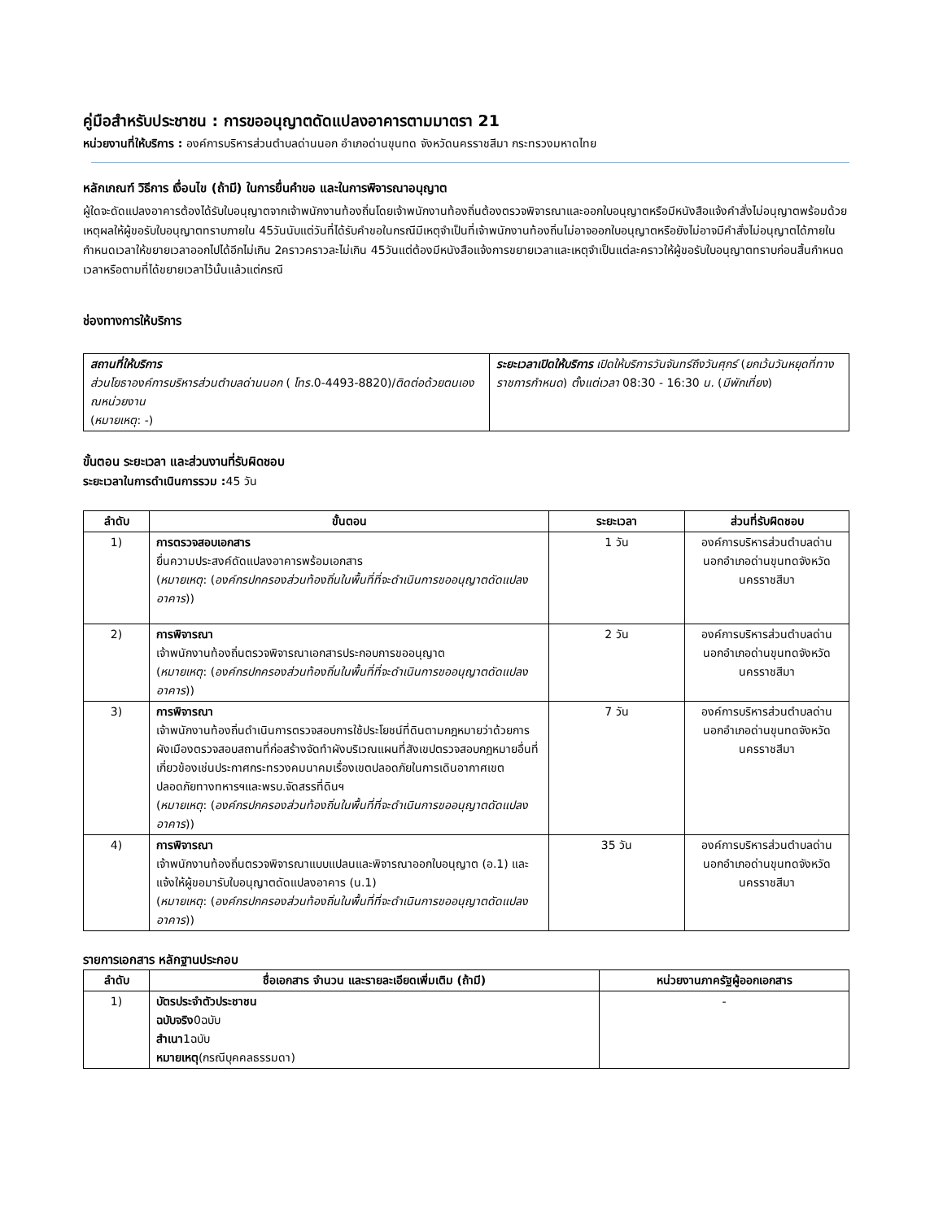คู่มือสำหรับประชาชน : การขออนุญาตดัดแปลงอาคารตามมาตรา 21
หน่วยงานที่ให้บริการ : องค์การบริหารส่วนตำบลด่านนอก อำเภอด่านขุนทด จังหวัดนครราชสีมา กระทรวงมหาดไทย
หลักเกณฑ์ วิธีการ เงื่อนไข (ถ้ามี) ในการยื่นคำขอ และในการพิจารณาอนุญาต
ผู้ใดจะดัดแปลงอาคารต้องได้รับใบอนุญาตจากเจ้าพนักงานท้องถิ่นโดยเจ้าพนักงานท้องถิ่นต้องตรวจพิจารณาและออกใบอนุญาตหรือมีหนังสือแจ้งคำสั่งไม่อนุญาตพร้อมด้วยเหตุผลให้ผู้ขอรับใบอนุญาตทราบภายใน 45วันนับแต่วันที่ได้รับคำขอในกรณีมีเหตุจำเป็นที่เจ้าพนักงานท้องถิ่นไม่อาจออกใบอนุญาตหรือยังไม่อาจมีคำสั่งไม่อนุญาตได้ภายในกำหนดเวลาให้ขยายเวลาออกไปได้อีกไม่เกิน 2คราวคราวละไม่เกิน 45วันแต่ต้องมีหนังสือแจ้งการขยายเวลาและเหตุจำเป็นแต่ละคราวให้ผู้ขอรับใบอนุญาตทราบก่อนสิ้นกำหนดเวลาหรือตามที่ได้ขยายเวลาไว้นั้นแล้วแต่กรณี
ช่องทางการให้บริการ
| สถานที่ให้บริการ ส่วนโยธาองค์การบริหารส่วนตำบลด่านนอก ( โทร .0-4493-8820)/ ติดต่อด้วยตนเองณหน่วยงาน ( หมายเหตุ : -) | ระยะเวลาเปิดให้บริการ เปิดให้บริการวันจันทร์ถึงวันศุกร์ ( ยกเว้นวันหยุดที่ทางราชการกำหนด ) ตั้งแต่เวลา 08:30 - 16:30 น. ( มีพักเที่ยง ) |
ขั้นตอน ระยะเวลา และส่วนงานที่รับผิดชอบ
ระยะเวลาในการดำเนินการรวม : 45 วัน
| ลำดับ | ขั้นตอน | ระยะเวลา | ส่วนที่รับผิดชอบ |
| --- | --- | --- | --- |
| 1) | การตรวจสอบเอกสาร ยื่นความประสงค์ดัดแปลงอาคารพร้อมเอกสาร ( หมายเหตุ : ( องค์กรปกครองส่วนท้องถิ่นในพื้นที่ที่จะดำเนินการขออนุญาตดัดแปลงอาคาร )) | 1 วัน | องค์การบริหารส่วนตำบลด่านนอกอำเภอด่านขุนทดจังหวัดนครราชสีมา |
| 2) | การพิจารณา เจ้าพนักงานท้องถิ่นตรวจพิจารณาเอกสารประกอบการขออนุญาต ( หมายเหตุ : ( องค์กรปกครองส่วนท้องถิ่นในพื้นที่ที่จะดำเนินการขออนุญาตดัดแปลงอาคาร )) | 2 วัน | องค์การบริหารส่วนตำบลด่านนอกอำเภอด่านขุนทดจังหวัดนครราชสีมา |
| 3) | การพิจารณา เจ้าพนักงานท้องถิ่นดำเนินการตรวจสอบการใช้ประโยชน์ที่ดินตามกฎหมายว่าด้วยการผังเมืองตรวจสอบสถานที่ก่อสร้างจัดทำผังบริเวณแผนที่สังเขปตรวจสอบกฎหมายอื่นที่เกี่ยวข้องเช่นประกาศกระทรวงคมนาคมเรื่องเขตปลอดภัยในการเดินอากาศเขตปลอดภัยทางทหารฯและพรบ.จัดสรรที่ดินฯ ( หมายเหตุ : ( องค์กรปกครองส่วนท้องถิ่นในพื้นที่ที่จะดำเนินการขออนุญาตดัดแปลงอาคาร )) | 7 วัน | องค์การบริหารส่วนตำบลด่านนอกอำเภอด่านขุนทดจังหวัดนครราชสีมา |
| 4) | การพิจารณา เจ้าพนักงานท้องถิ่นตรวจพิจารณาแบบแปลนและพิจารณาออกใบอนุญาต (อ.1) และแจ้งให้ผู้ขอมารับใบอนุญาตดัดแปลงอาคาร (น.1) ( หมายเหตุ : ( องค์กรปกครองส่วนท้องถิ่นในพื้นที่ที่จะดำเนินการขออนุญาตดัดแปลงอาคาร )) | 35 วัน | องค์การบริหารส่วนตำบลด่านนอกอำเภอด่านขุนทดจังหวัดนครราชสีมา |
รายการเอกสาร หลักฐานประกอบ
| ลำดับ | ชื่อเอกสาร จำนวน และรายละเอียดเพิ่มเติม (ถ้ามี) | หน่วยงานภาครัฐผู้ออกเอกสาร |
| --- | --- | --- |
| 1) | บัตรประจำตัวประชาชน ฉบับจริง 0ฉบับ สำเนา 1ฉบับ หมายเหตุ (กรณีบุคคลธรรมดา) | - |